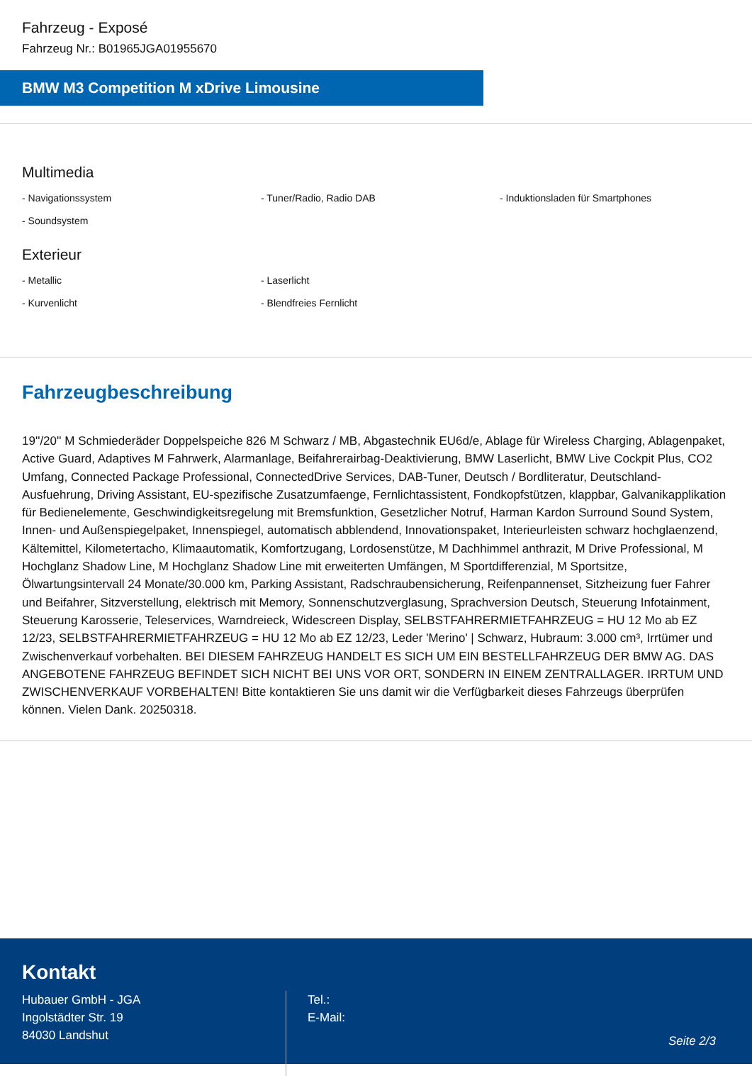Fahrzeug - Exposé
Fahrzeug Nr.: B01965JGA01955670
BMW M3 Competition M xDrive Limousine
Multimedia
- Navigationssystem
- Tuner/Radio, Radio DAB
- Induktionsladen für Smartphones
- Soundsystem
Exterieur
- Metallic
- Laserlicht
- Kurvenlicht
- Blendfreies Fernlicht
Fahrzeugbeschreibung
19''/20'' M Schmiederäder Doppelspeiche 826 M Schwarz / MB, Abgastechnik EU6d/e, Ablage für Wireless Charging, Ablagenpaket, Active Guard, Adaptives M Fahrwerk, Alarmanlage, Beifahrerairbag-Deaktivierung, BMW Laserlicht, BMW Live Cockpit Plus, CO2 Umfang, Connected Package Professional, ConnectedDrive Services, DAB-Tuner, Deutsch / Bordliteratur, Deutschland-Ausfuehrung, Driving Assistant, EU-spezifische Zusatzumfaenge, Fernlichtassistent, Fondkopfstützen, klappbar, Galvanikapplikation für Bedienelemente, Geschwindigkeitsregelung mit Bremsfunktion, Gesetzlicher Notruf, Harman Kardon Surround Sound System, Innen- und Außenspiegelpaket, Innenspiegel, automatisch abblendend, Innovationspaket, Interieurleisten schwarz hochglaenzend, Kältemittel, Kilometertacho, Klimaautomatik, Komfortzugang, Lordosenstütze, M Dachhimmel anthrazit, M Drive Professional, M Hochglanz Shadow Line, M Hochglanz Shadow Line mit erweiterten Umfängen, M Sportdifferenzial, M Sportsitze, Ölwartungsintervall 24 Monate/30.000 km, Parking Assistant, Radschraubensicherung, Reifenpannenset, Sitzheizung fuer Fahrer und Beifahrer, Sitzverstellung, elektrisch mit Memory, Sonnenschutzverglasung, Sprachversion Deutsch, Steuerung Infotainment, Steuerung Karosserie, Teleservices, Warndreieck, Widescreen Display, SELBSTFAHRERMIETFAHRZEUG = HU 12 Mo ab EZ 12/23, SELBSTFAHRERMIETFAHRZEUG = HU 12 Mo ab EZ 12/23, Leder 'Merino' | Schwarz, Hubraum: 3.000 cm³, Irrtümer und Zwischenverkauf vorbehalten. BEI DIESEM FAHRZEUG HANDELT ES SICH UM EIN BESTELLFAHRZEUG DER BMW AG. DAS ANGEBOTENE FAHRZEUG BEFINDET SICH NICHT BEI UNS VOR ORT, SONDERN IN EINEM ZENTRALLAGER. IRRTUM UND ZWISCHENVERKAUF VORBEHALTEN! Bitte kontaktieren Sie uns damit wir die Verfügbarkeit dieses Fahrzeugs überprüfen können. Vielen Dank. 20250318.
Kontakt
Hubauer GmbH - JGA
Ingolstädter Str. 19
84030 Landshut
Tel.:
E-Mail:
Seite 2/3